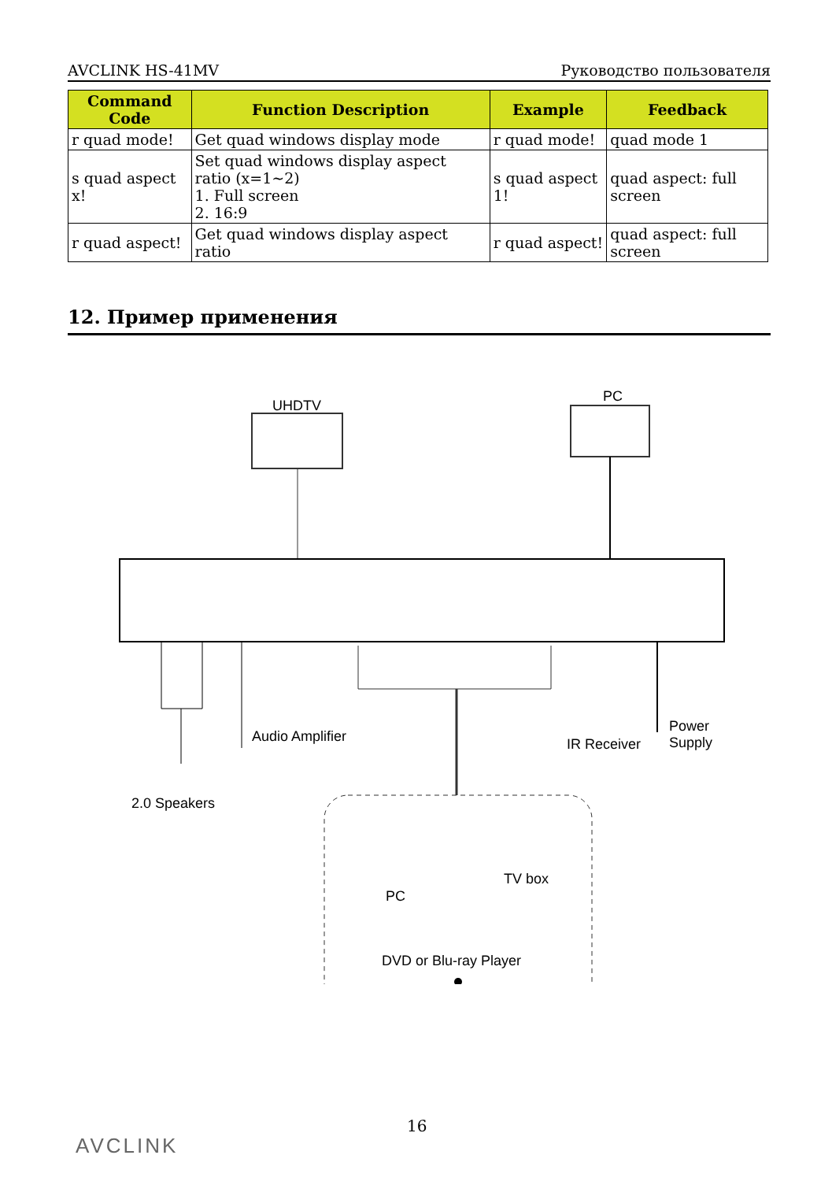AVCLINK HS-41MV Руководство пользователя
| Command Code | Function Description | Example | Feedback |
| --- | --- | --- | --- |
| r quad mode! | Get quad windows display mode | r quad mode! | quad mode 1 |
| s quad aspect x! | Set quad windows display aspect ratio (x=1~2) 1. Full screen 2. 16:9 | s quad aspect 1! | quad aspect: full screen |
| r quad aspect! | Get quad windows display aspect ratio | r quad aspect! | quad aspect: full screen |
12. Пример применения
UHDTV
PC
Audio Amplifier
Power Supply
IR Receiver
2.0 Speakers
PC
TV box
DVD or Blu-ray Player
16
AVCLINK